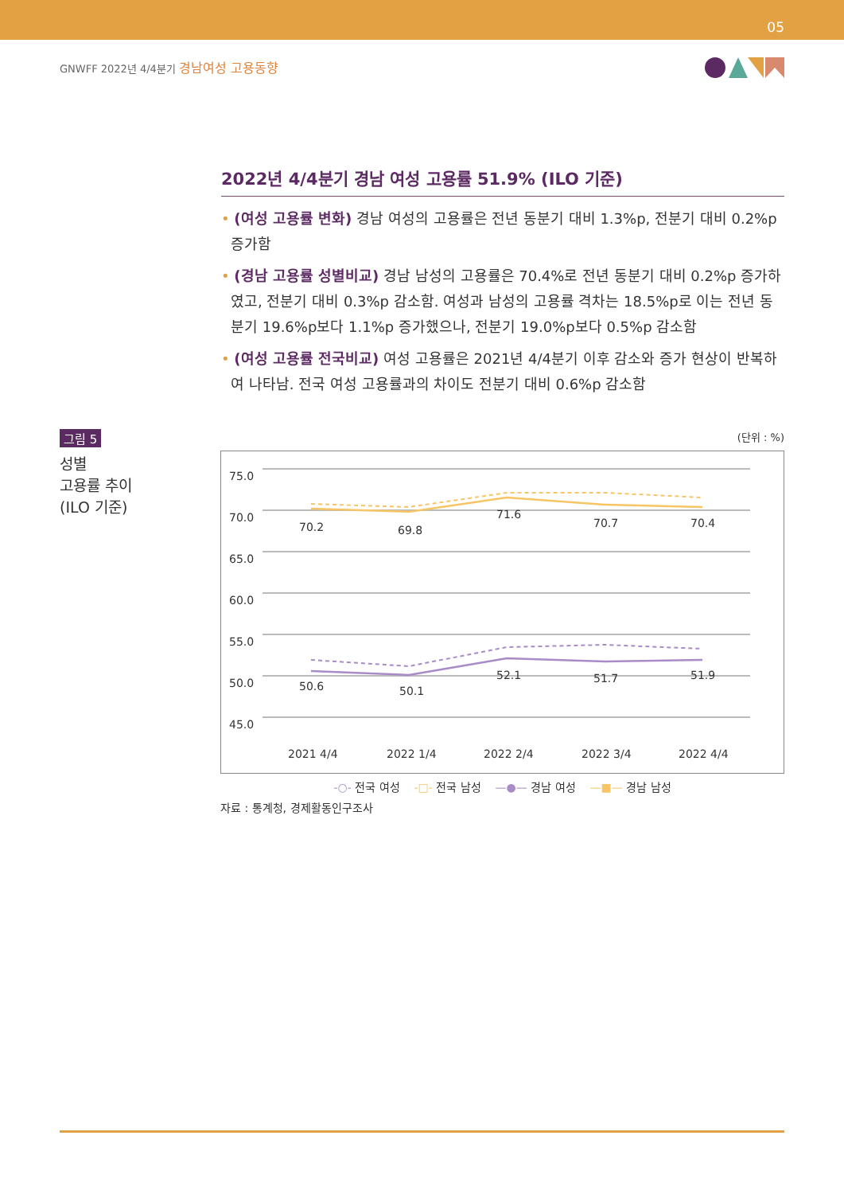05
GNWFF 2022년 4/4분기 경남여성 고용동향
2022년 4/4분기 경남 여성 고용률 51.9% (ILO 기준)
• (여성 고용률 변화) 경남 여성의 고용률은 전년 동분기 대비 1.3%p, 전분기 대비 0.2%p 증가함
• (경남 고용률 성별비교) 경남 남성의 고용률은 70.4%로 전년 동분기 대비 0.2%p 증가하였고, 전분기 대비 0.3%p 감소함. 여성과 남성의 고용률 격차는 18.5%p로 이는 전년 동분기 19.6%p보다 1.1%p 증가했으나, 전분기 19.0%p보다 0.5%p 감소함
• (여성 고용률 전국비교) 여성 고용률은 2021년 4/4분기 이후 감소와 증가 현상이 반복하여 나타남. 전국 여성 고용률과의 차이도 전분기 대비 0.6%p 감소함
그림 5
성별
고용률 추이
(ILO 기준)
(단위 : %)
75.0
70.0
65.0
60.0
55.0
50.0
45.0
70.2
69.8
71.6
70.7
70.4
50.6
50.1
52.1
51.7
51.9
2021 4/4
2022 1/4
2022 2/4
2022 3/4
2022 4/4
-○- 전국 여성 -□- 전국 남성 —●— 경남 여성 —■— 경남 남성
자료 : 통계청, 경제활동인구조사